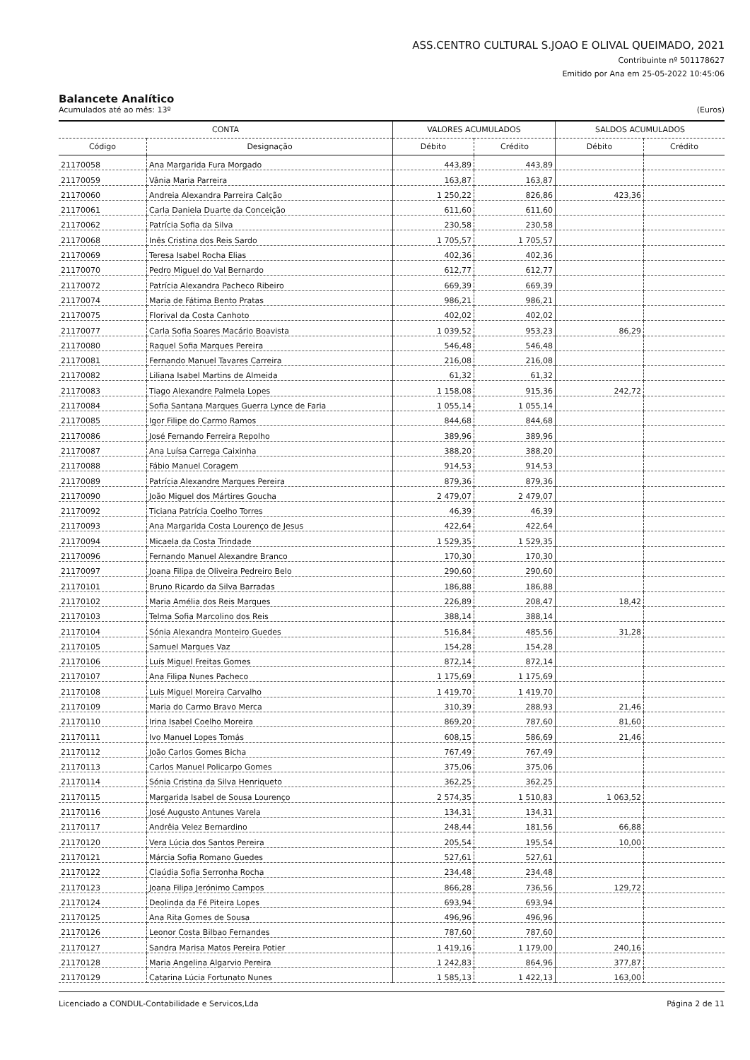ASS.CENTRO CULTURAL S.JOAO E OLIVAL QUEIMADO, 2021
Contribuinte nº 501178627
Emitido por Ana em 25-05-2022 10:45:06
Balancete Analítico
Acumulados até ao mês: 13º (Euros)
| CONTA | | VALORES ACUMULADOS | | SALDOS ACUMULADOS | |
| --- | --- | --- | --- | --- | --- |
| Código | Designação | Débito | Crédito | Débito | Crédito |
| 21170058 | Ana Margarida Fura Morgado | 443,89 | 443,89 | | |
| 21170059 | Vânia Maria Parreira | 163,87 | 163,87 | | |
| 21170060 | Andreia Alexandra Parreira Calção | 1 250,22 | 826,86 | 423,36 | |
| 21170061 | Carla Daniela Duarte da Conceição | 611,60 | 611,60 | | |
| 21170062 | Patrícia Sofia da Silva | 230,58 | 230,58 | | |
| 21170068 | Inês Cristina dos Reis Sardo | 1 705,57 | 1 705,57 | | |
| 21170069 | Teresa Isabel Rocha Elias | 402,36 | 402,36 | | |
| 21170070 | Pedro Miguel do Val Bernardo | 612,77 | 612,77 | | |
| 21170072 | Patrícia Alexandra Pacheco Ribeiro | 669,39 | 669,39 | | |
| 21170074 | Maria de Fátima Bento Pratas | 986,21 | 986,21 | | |
| 21170075 | Florival da Costa Canhoto | 402,02 | 402,02 | | |
| 21170077 | Carla Sofia Soares Macário Boavista | 1 039,52 | 953,23 | 86,29 | |
| 21170080 | Raquel Sofia Marques Pereira | 546,48 | 546,48 | | |
| 21170081 | Fernando Manuel Tavares Carreira | 216,08 | 216,08 | | |
| 21170082 | Liliana Isabel Martins de Almeida | 61,32 | 61,32 | | |
| 21170083 | Tiago Alexandre Palmela Lopes | 1 158,08 | 915,36 | 242,72 | |
| 21170084 | Sofia Santana Marques Guerra Lynce de Faria | 1 055,14 | 1 055,14 | | |
| 21170085 | Igor Filipe do Carmo Ramos | 844,68 | 844,68 | | |
| 21170086 | José Fernando Ferreira Repolho | 389,96 | 389,96 | | |
| 21170087 | Ana Luísa Carrega Caixinha | 388,20 | 388,20 | | |
| 21170088 | Fábio Manuel Coragem | 914,53 | 914,53 | | |
| 21170089 | Patrícia Alexandre Marques Pereira | 879,36 | 879,36 | | |
| 21170090 | João Miguel dos Mártires Goucha | 2 479,07 | 2 479,07 | | |
| 21170092 | Ticiana Patrícia Coelho Torres | 46,39 | 46,39 | | |
| 21170093 | Ana Margarida Costa Lourenço de Jesus | 422,64 | 422,64 | | |
| 21170094 | Micaela da Costa Trindade | 1 529,35 | 1 529,35 | | |
| 21170096 | Fernando Manuel Alexandre Branco | 170,30 | 170,30 | | |
| 21170097 | Joana Filipa de Oliveira Pedreiro Belo | 290,60 | 290,60 | | |
| 21170101 | Bruno Ricardo da Silva Barradas | 186,88 | 186,88 | | |
| 21170102 | Maria Amélia dos Reis Marques | 226,89 | 208,47 | 18,42 | |
| 21170103 | Telma Sofia Marcolino dos Reis | 388,14 | 388,14 | | |
| 21170104 | Sónia Alexandra Monteiro Guedes | 516,84 | 485,56 | 31,28 | |
| 21170105 | Samuel Marques Vaz | 154,28 | 154,28 | | |
| 21170106 | Luís Miguel Freitas Gomes | 872,14 | 872,14 | | |
| 21170107 | Ana Filipa Nunes Pacheco | 1 175,69 | 1 175,69 | | |
| 21170108 | Luis Miguel Moreira Carvalho | 1 419,70 | 1 419,70 | | |
| 21170109 | Maria do Carmo Bravo Merca | 310,39 | 288,93 | 21,46 | |
| 21170110 | Irina Isabel Coelho Moreira | 869,20 | 787,60 | 81,60 | |
| 21170111 | Ivo Manuel Lopes Tomás | 608,15 | 586,69 | 21,46 | |
| 21170112 | João Carlos Gomes Bicha | 767,49 | 767,49 | | |
| 21170113 | Carlos Manuel Policarpo Gomes | 375,06 | 375,06 | | |
| 21170114 | Sónia Cristina da Silva Henriqueto | 362,25 | 362,25 | | |
| 21170115 | Margarida Isabel de Sousa Lourenço | 2 574,35 | 1 510,83 | 1 063,52 | |
| 21170116 | José Augusto Antunes Varela | 134,31 | 134,31 | | |
| 21170117 | Andrêia Velez Bernardino | 248,44 | 181,56 | 66,88 | |
| 21170120 | Vera Lúcia dos Santos Pereira | 205,54 | 195,54 | 10,00 | |
| 21170121 | Márcia Sofia Romano Guedes | 527,61 | 527,61 | | |
| 21170122 | Claúdia Sofia Serronha Rocha | 234,48 | 234,48 | | |
| 21170123 | Joana Filipa Jerónimo Campos | 866,28 | 736,56 | 129,72 | |
| 21170124 | Deolinda da Fé Piteira Lopes | 693,94 | 693,94 | | |
| 21170125 | Ana Rita Gomes de Sousa | 496,96 | 496,96 | | |
| 21170126 | Leonor Costa Bilbao Fernandes | 787,60 | 787,60 | | |
| 21170127 | Sandra Marisa Matos Pereira Potier | 1 419,16 | 1 179,00 | 240,16 | |
| 21170128 | Maria Angelina Algarvio Pereira | 1 242,83 | 864,96 | 377,87 | |
| 21170129 | Catarina Lúcia Fortunato Nunes | 1 585,13 | 1 422,13 | 163,00 | |
Licenciado a CONDUL-Contabilidade e Servicos,Lda Página 2 de 11